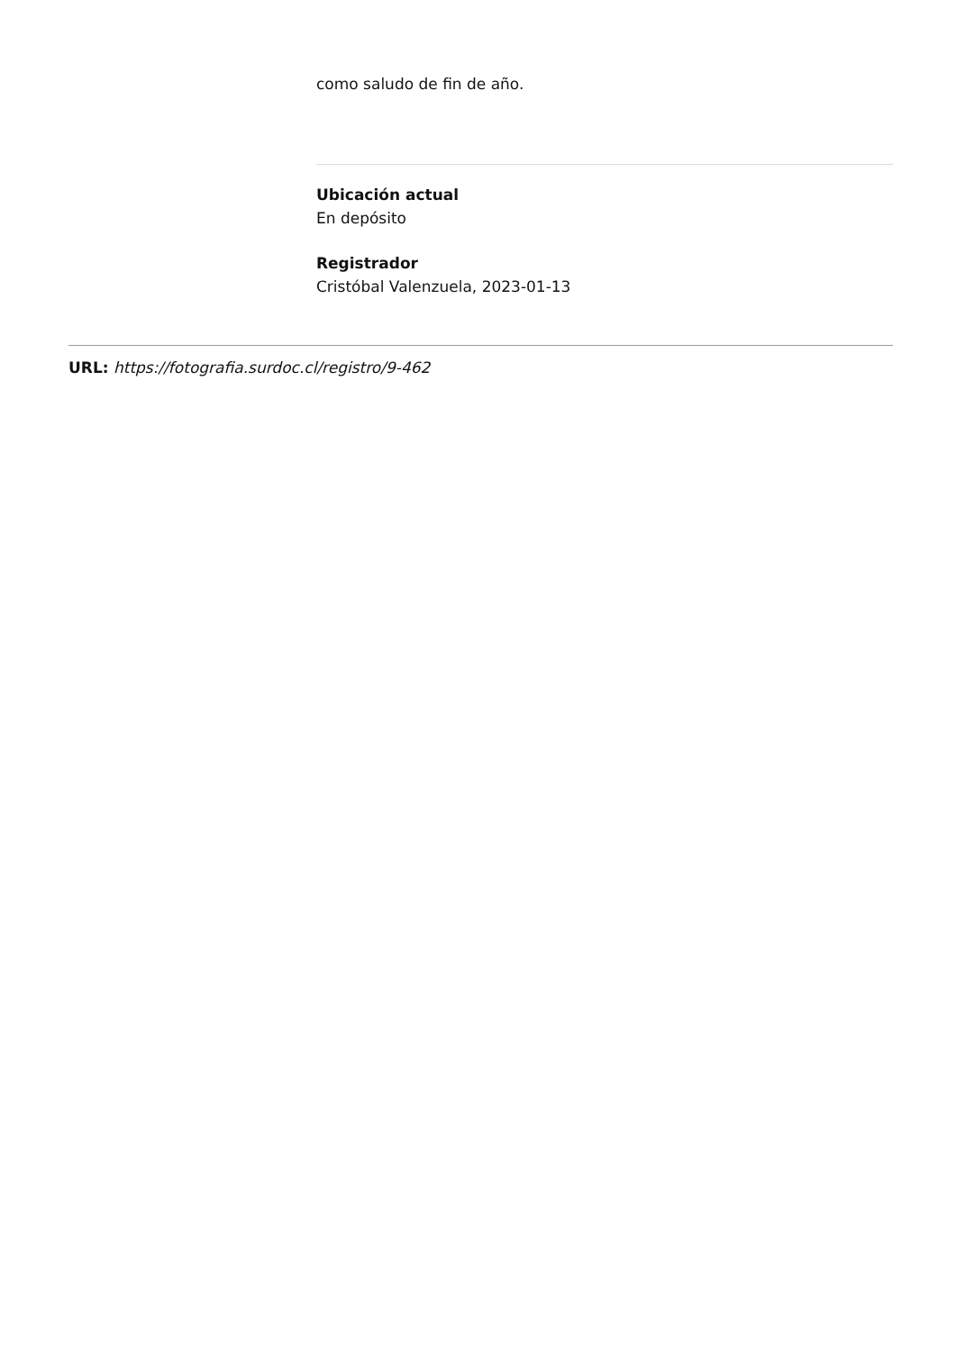como saludo de fin de año.
Ubicación actual
En depósito
Registrador
Cristóbal Valenzuela, 2023-01-13
URL: https://fotografia.surdoc.cl/registro/9-462